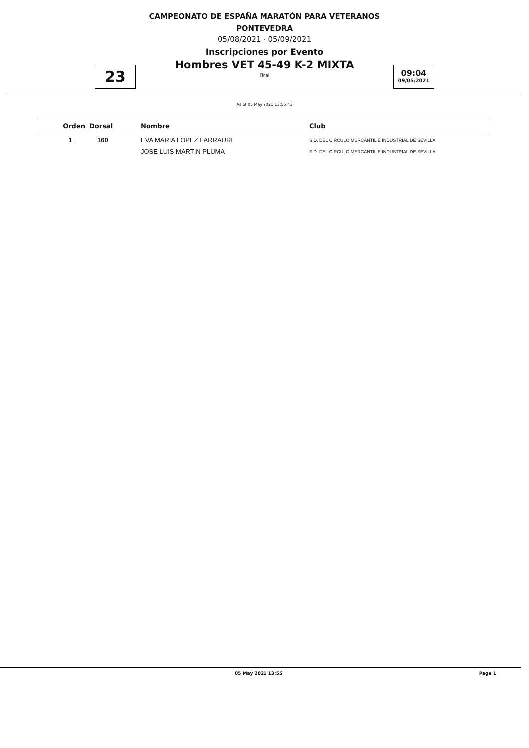CAMPEONATO DE ESPAÑA MARATÓN PARA VETERANOS
PONTEVEDRA
05/08/2021 - 05/09/2021
Inscripciones por Evento
23
Hombres VET 45-49 K-2 MIXTA
Final
09:04
09/05/2021
As of 05 May 2021 13:55:43
| Orden | Dorsal | Nombre | Club |
| --- | --- | --- | --- |
| 1 | 160 | EVA MARIA LOPEZ LARRAURI | S.D. DEL CIRCULO MERCANTIL E INDUSTRIAL DE SEVILLA |
| | | JOSE LUIS MARTIN PLUMA | S.D. DEL CIRCULO MERCANTIL E INDUSTRIAL DE SEVILLA |
05 May 2021 13:55 Page 1